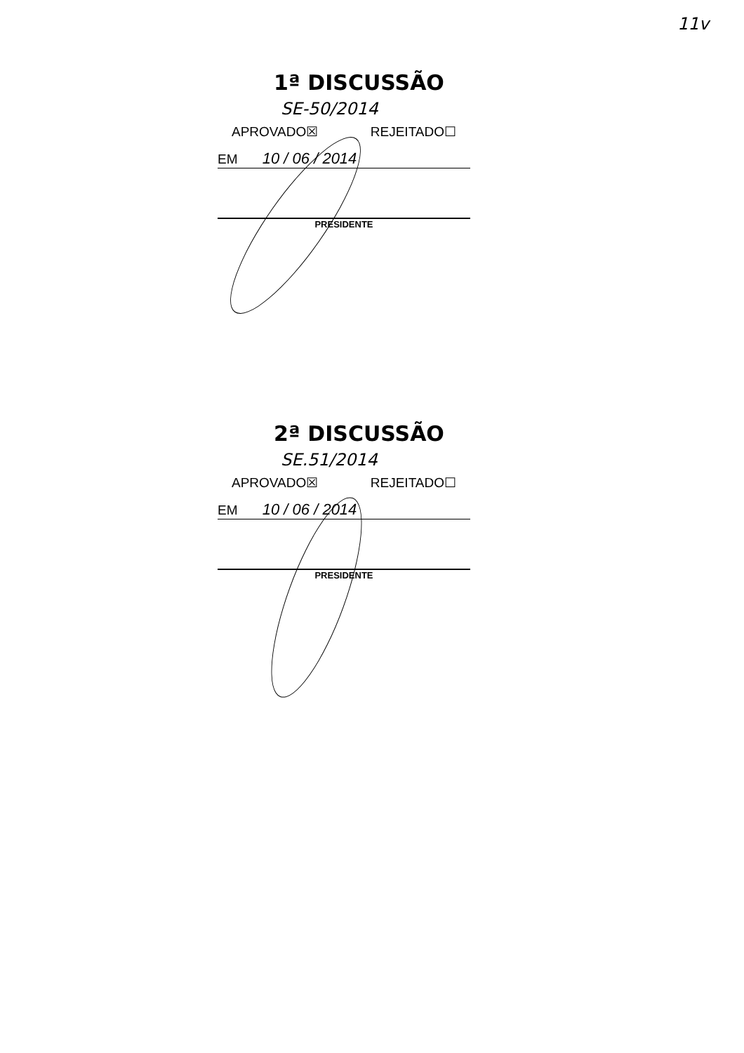11v
1ª DISCUSSÃO SE-50/2014
APROVADO☒ REJEITADO☐
EM 10 / 06 / 2014
PRESIDENTE
2ª DISCUSSÃO SE.51/2014
APROVADO☒ REJEITADO☐
EM 10 / 06 / 2014
PRESIDENTE